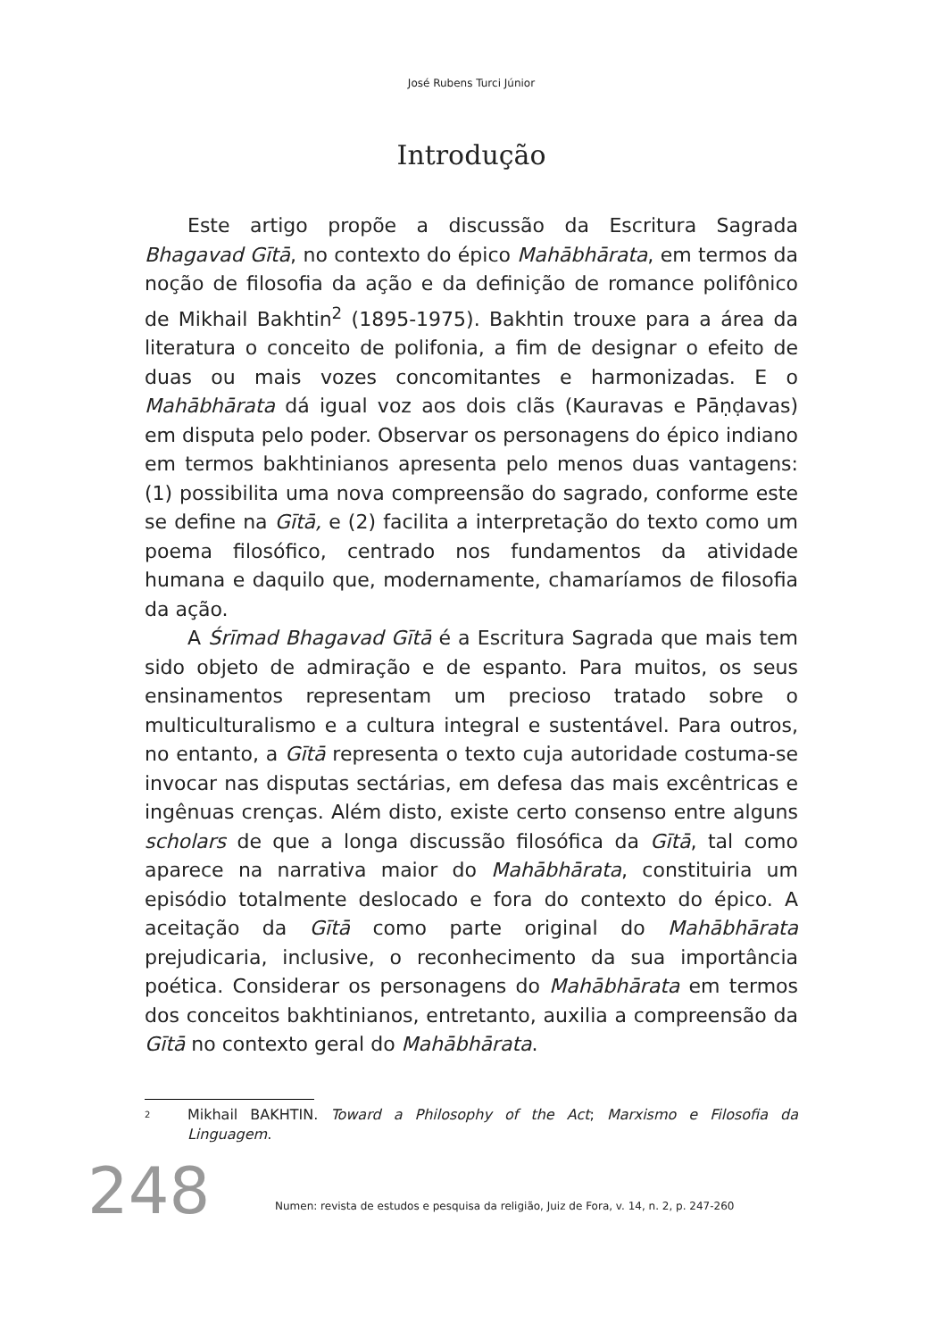José Rubens Turci Júnior
Introdução
Este artigo propõe a discussão da Escritura Sagrada Bhagavad Gītā, no contexto do épico Mahābhārata, em termos da noção de filosofia da ação e da definição de romance polifônico de Mikhail Bakhtin<sup>2</sup> (1895-1975). Bakhtin trouxe para a área da literatura o conceito de polifonia, a fim de designar o efeito de duas ou mais vozes concomitantes e harmonizadas. E o Mahābhārata dá igual voz aos dois clãs (Kauravas e Pāṇḍavas) em disputa pelo poder. Observar os personagens do épico indiano em termos bakhtinianos apresenta pelo menos duas vantagens: (1) possibilita uma nova compreensão do sagrado, conforme este se define na Gītā, e (2) facilita a interpretação do texto como um poema filosófico, centrado nos fundamentos da atividade humana e daquilo que, modernamente, chamaríamos de filosofia da ação.
A Śrīmad Bhagavad Gītā é a Escritura Sagrada que mais tem sido objeto de admiração e de espanto. Para muitos, os seus ensinamentos representam um precioso tratado sobre o multiculturalismo e a cultura integral e sustentável. Para outros, no entanto, a Gītā representa o texto cuja autoridade costuma-se invocar nas disputas sectárias, em defesa das mais excêntricas e ingênuas crenças. Além disto, existe certo consenso entre alguns scholars de que a longa discussão filosófica da Gītā, tal como aparece na narrativa maior do Mahābhārata, constituiria um episódio totalmente deslocado e fora do contexto do épico. A aceitação da Gītā como parte original do Mahābhārata prejudicaria, inclusive, o reconhecimento da sua importância poética. Considerar os personagens do Mahābhārata em termos dos conceitos bakhtinianos, entretanto, auxilia a compreensão da Gītā no contexto geral do Mahābhārata.
<sup>2</sup> Mikhail BAKHTIN. Toward a Philosophy of the Act; Marxismo e Filosofia da Linguagem.
248
Numen: revista de estudos e pesquisa da religião, Juiz de Fora, v. 14, n. 2, p. 247-260